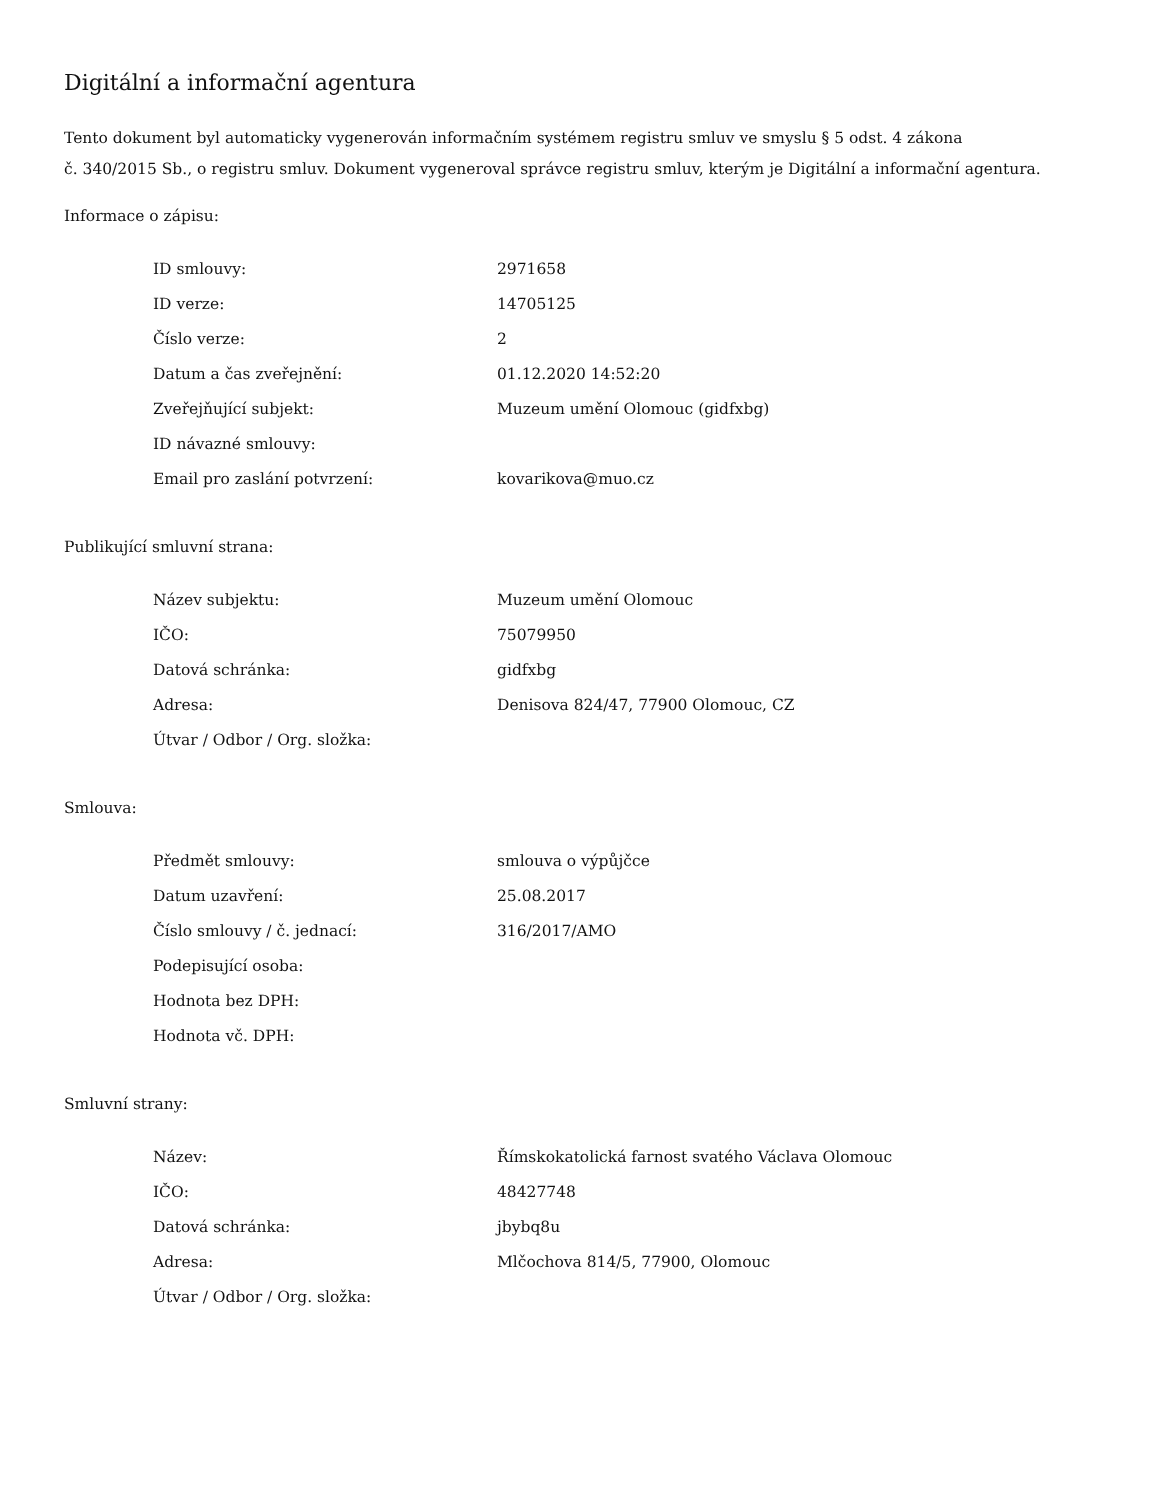Digitální a informační agentura
Tento dokument byl automaticky vygenerován informačním systémem registru smluv ve smyslu § 5 odst. 4 zákona
č. 340/2015 Sb., o registru smluv. Dokument vygeneroval správce registru smluv, kterým je Digitální a informační agentura.
Informace o zápisu:
| ID smlouvy: | 2971658 |
| ID verze: | 14705125 |
| Číslo verze: | 2 |
| Datum a čas zveřejnění: | 01.12.2020 14:52:20 |
| Zveřejňující subjekt: | Muzeum umění Olomouc (gidfxbg) |
| ID návazné smlouvy: | |
| Email pro zaslání potvrzení: | kovarikova@muo.cz |
Publikující smluvní strana:
| Název subjektu: | Muzeum umění Olomouc |
| IČO: | 75079950 |
| Datová schránka: | gidfxbg |
| Adresa: | Denisova 824/47, 77900 Olomouc, CZ |
| Útvar / Odbor / Org. složka: | |
Smlouva:
| Předmět smlouvy: | smlouva o výpůjčce |
| Datum uzavření: | 25.08.2017 |
| Číslo smlouvy / č. jednací: | 316/2017/AMO |
| Podepisující osoba: | |
| Hodnota bez DPH: | |
| Hodnota vč. DPH: | |
Smluvní strany:
| Název: | Římskokatolická farnost svatého Václava Olomouc |
| IČO: | 48427748 |
| Datová schránka: | jbybq8u |
| Adresa: | Mlčochova 814/5, 77900, Olomouc |
| Útvar / Odbor / Org. složka: | |